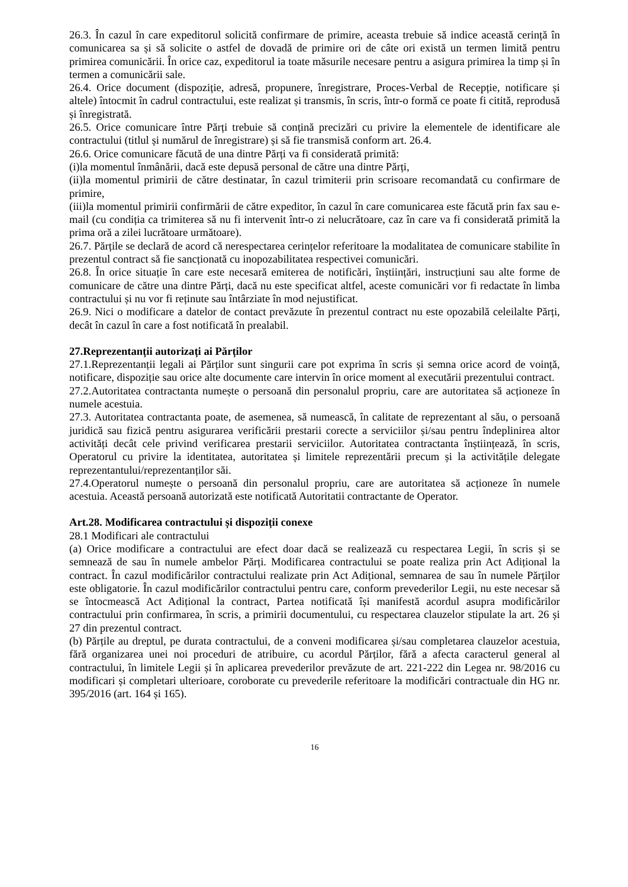26.3. În cazul în care expeditorul solicită confirmare de primire, aceasta trebuie să indice această cerință în comunicarea sa și să solicite o astfel de dovadă de primire ori de câte ori există un termen limită pentru primirea comunicării. În orice caz, expeditorul ia toate măsurile necesare pentru a asigura primirea la timp și în termen a comunicării sale.
26.4. Orice document (dispoziție, adresă, propunere, înregistrare, Proces-Verbal de Recepție, notificare și altele) întocmit în cadrul contractului, este realizat și transmis, în scris, într-o formă ce poate fi citită, reprodusă și înregistrată.
26.5. Orice comunicare între Părți trebuie să conțină precizări cu privire la elementele de identificare ale contractului (titlul și numărul de înregistrare) și să fie transmisă conform art. 26.4.
26.6. Orice comunicare făcută de una dintre Părți va fi considerată primită:
(i)la momentul înmânării, dacă este depusă personal de către una dintre Părți,
(ii)la momentul primirii de către destinatar, în cazul trimiterii prin scrisoare recomandată cu confirmare de primire,
(iii)la momentul primirii confirmării de către expeditor, în cazul în care comunicarea este făcută prin fax sau e-mail (cu condiția ca trimiterea să nu fi intervenit într-o zi nelucrătoare, caz în care va fi considerată primită la prima oră a zilei lucrătoare următoare).
26.7. Părțile se declară de acord că nerespectarea cerințelor referitoare la modalitatea de comunicare stabilite în prezentul contract să fie sancționată cu inopozabilitatea respectivei comunicări.
26.8. În orice situație în care este necesară emiterea de notificări, înștiințări, instrucțiuni sau alte forme de comunicare de către una dintre Părți, dacă nu este specificat altfel, aceste comunicări vor fi redactate în limba contractului și nu vor fi reținute sau întârziate în mod nejustificat.
26.9. Nici o modificare a datelor de contact prevăzute în prezentul contract nu este opozabilă celeilalte Părți, decât în cazul în care a fost notificată în prealabil.
27.Reprezentanții autorizați ai Părților
27.1.Reprezentanții legali ai Părților sunt singurii care pot exprima în scris și semna orice acord de voință, notificare, dispoziție sau orice alte documente care intervin în orice moment al executării prezentului contract.
27.2.Autoritatea contractanta numește o persoană din personalul propriu, care are autoritatea să acționeze în numele acestuia.
27.3. Autoritatea contractanta poate, de asemenea, să numească, în calitate de reprezentant al său, o persoană juridică sau fizică pentru asigurarea verificării prestarii corecte a serviciilor și/sau pentru îndeplinirea altor activități decât cele privind verificarea prestarii serviciilor. Autoritatea contractanta înștiințează, în scris, Operatorul cu privire la identitatea, autoritatea și limitele reprezentării precum și la activitățile delegate reprezentantului/reprezentanților săi.
27.4.Operatorul numește o persoană din personalul propriu, care are autoritatea să acționeze în numele acestuia. Această persoană autorizată este notificată Autoritatii contractante de Operator.
Art.28. Modificarea contractului și dispoziții conexe
28.1 Modificari ale contractului
(a) Orice modificare a contractului are efect doar dacă se realizează cu respectarea Legii, în scris și se semnează de sau în numele ambelor Părți. Modificarea contractului se poate realiza prin Act Adițional la contract. În cazul modificărilor contractului realizate prin Act Adițional, semnarea de sau în numele Părților este obligatorie. În cazul modificărilor contractului pentru care, conform prevederilor Legii, nu este necesar să se întocmească Act Adițional la contract, Partea notificată își manifestă acordul asupra modificărilor contractului prin confirmarea, în scris, a primirii documentului, cu respectarea clauzelor stipulate la art. 26 și 27 din prezentul contract.
(b) Părțile au dreptul, pe durata contractului, de a conveni modificarea și/sau completarea clauzelor acestuia, fără organizarea unei noi proceduri de atribuire, cu acordul Părților, fără a afecta caracterul general al contractului, în limitele Legii și în aplicarea prevederilor prevăzute de art. 221-222 din Legea nr. 98/2016 cu modificari și completari ulterioare, coroborate cu prevederile referitoare la modificări contractuale din HG nr. 395/2016 (art. 164 și 165).
16